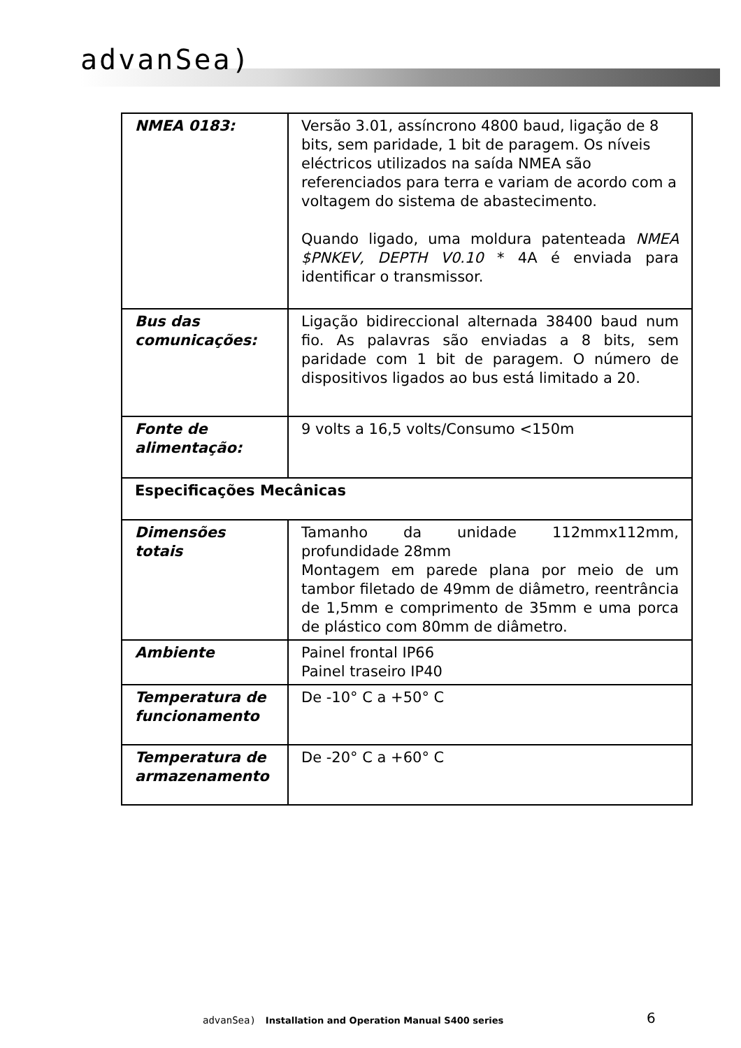advanSea)
| NMEA 0183: | Versão 3.01, assíncrono 4800 baud, ligação de 8 bits, sem paridade, 1 bit de paragem. Os níveis eléctricos utilizados na saída NMEA são referenciados para terra e variam de acordo com a voltagem do sistema de abastecimento. Quando ligado, uma moldura patenteada NMEA $PNKEV, DEPTH V0.10 * 4A é enviada para identificar o transmissor. |
| Bus das comunicações: | Ligação bidireccional alternada 38400 baud num fio. As palavras são enviadas a 8 bits, sem paridade com 1 bit de paragem. O número de dispositivos ligados ao bus está limitado a 20. |
| Fonte de alimentação: | 9 volts a 16,5 volts/Consumo <150m |
| Especificações Mecânicas | |
| Dimensões totais | Tamanho da unidade 112mmx112mm, profundidade 28mm Montagem em parede plana por meio de um tambor filetado de 49mm de diâmetro, reentrância de 1,5mm e comprimento de 35mm e uma porca de plástico com 80mm de diâmetro. |
| Ambiente | Painel frontal IP66 Painel traseiro IP40 |
| Temperatura de funcionamento | De -10° C a +50° C |
| Temperatura de armazenamento | De -20° C a +60° C |
advanSea) Installation and Operation Manual S400 series
6